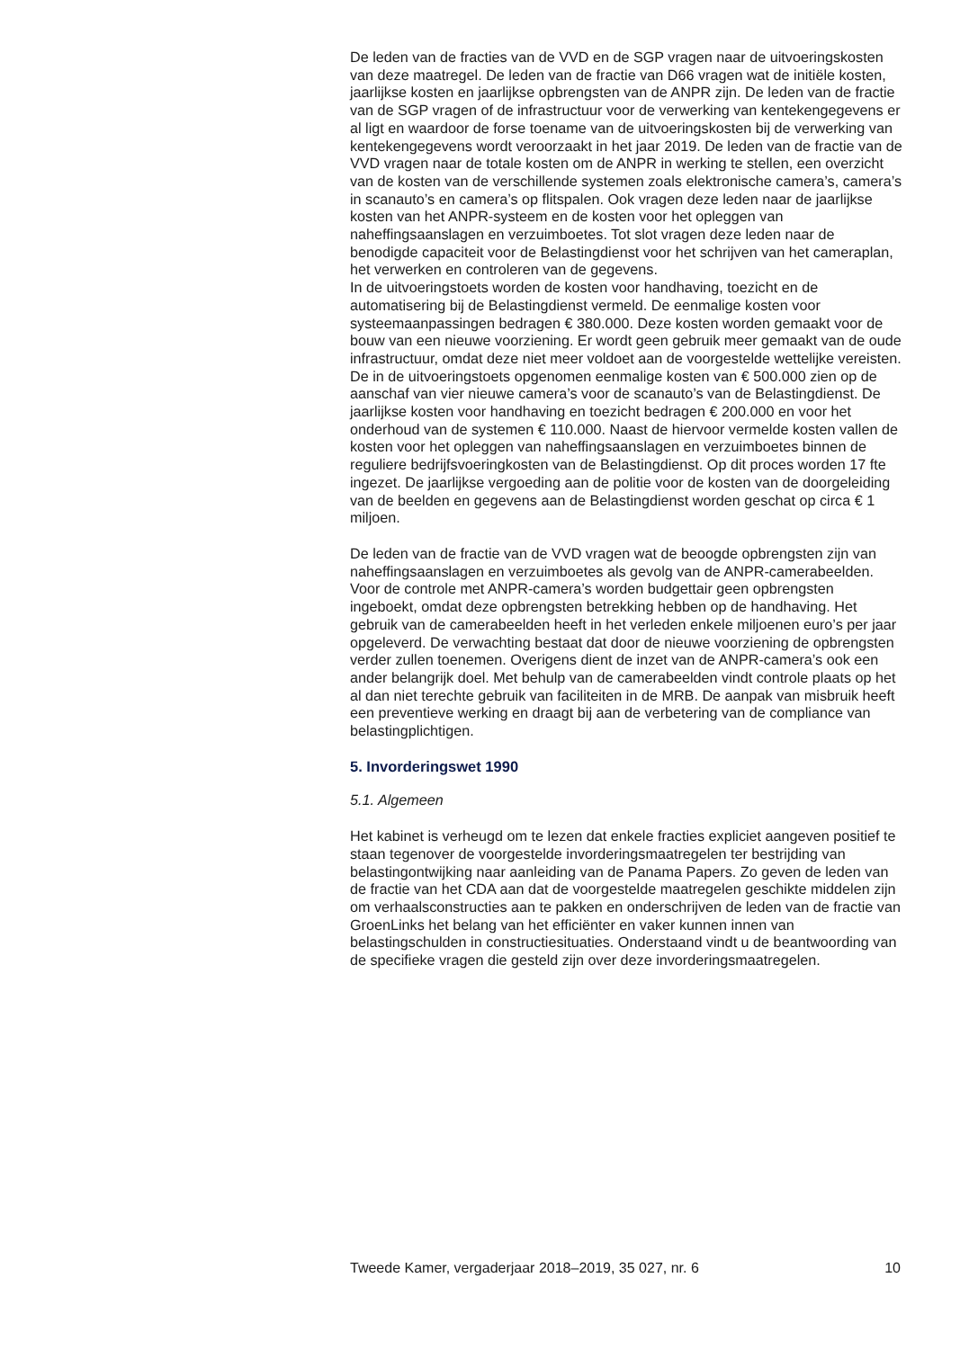De leden van de fracties van de VVD en de SGP vragen naar de uitvoeringskosten van deze maatregel. De leden van de fractie van D66 vragen wat de initiële kosten, jaarlijkse kosten en jaarlijkse opbrengsten van de ANPR zijn. De leden van de fractie van de SGP vragen of de infrastructuur voor de verwerking van kentekengegevens er al ligt en waardoor de forse toename van de uitvoeringskosten bij de verwerking van kentekengegevens wordt veroorzaakt in het jaar 2019. De leden van de fractie van de VVD vragen naar de totale kosten om de ANPR in werking te stellen, een overzicht van de kosten van de verschillende systemen zoals elektronische camera’s, camera’s in scanauto’s en camera’s op flitspalen. Ook vragen deze leden naar de jaarlijkse kosten van het ANPR-systeem en de kosten voor het opleggen van naheffingsaanslagen en verzuimboetes. Tot slot vragen deze leden naar de benodigde capaciteit voor de Belastingdienst voor het schrijven van het cameraplan, het verwerken en controleren van de gegevens.
In de uitvoeringstoets worden de kosten voor handhaving, toezicht en de automatisering bij de Belastingdienst vermeld. De eenmalige kosten voor systeemaanpassingen bedragen € 380.000. Deze kosten worden gemaakt voor de bouw van een nieuwe voorziening. Er wordt geen gebruik meer gemaakt van de oude infrastructuur, omdat deze niet meer voldoet aan de voorgestelde wettelijke vereisten. De in de uitvoeringstoets opgenomen eenmalige kosten van € 500.000 zien op de aanschaf van vier nieuwe camera’s voor de scanauto’s van de Belastingdienst. De jaarlijkse kosten voor handhaving en toezicht bedragen € 200.000 en voor het onderhoud van de systemen € 110.000. Naast de hiervoor vermelde kosten vallen de kosten voor het opleggen van naheffingsaanslagen en verzuimboetes binnen de reguliere bedrijfsvoeringkosten van de Belastingdienst. Op dit proces worden 17 fte ingezet. De jaarlijkse vergoeding aan de politie voor de kosten van de doorgeleiding van de beelden en gegevens aan de Belastingdienst worden geschat op circa € 1 miljoen.
De leden van de fractie van de VVD vragen wat de beoogde opbrengsten zijn van naheffingsaanslagen en verzuimboetes als gevolg van de ANPR-camerabeelden.
Voor de controle met ANPR-camera’s worden budgettair geen opbrengsten ingeboekt, omdat deze opbrengsten betrekking hebben op de handhaving. Het gebruik van de camerabeelden heeft in het verleden enkele miljoenen euro’s per jaar opgeleverd. De verwachting bestaat dat door de nieuwe voorziening de opbrengsten verder zullen toenemen. Overigens dient de inzet van de ANPR-camera’s ook een ander belangrijk doel. Met behulp van de camerabeelden vindt controle plaats op het al dan niet terechte gebruik van faciliteiten in de MRB. De aanpak van misbruik heeft een preventieve werking en draagt bij aan de verbetering van de compliance van belastingplichtigen.
5. Invorderingswet 1990
5.1. Algemeen
Het kabinet is verheugd om te lezen dat enkele fracties expliciet aangeven positief te staan tegenover de voorgestelde invorderingsmaatregelen ter bestrijding van belastingontwijking naar aanleiding van de Panama Papers. Zo geven de leden van de fractie van het CDA aan dat de voorgestelde maatregelen geschikte middelen zijn om verhaalsconstructies aan te pakken en onderschrijven de leden van de fractie van GroenLinks het belang van het efficiënter en vaker kunnen innen van belastingschulden in constructiesituaties. Onderstaand vindt u de beantwoording van de specifieke vragen die gesteld zijn over deze invorderingsmaatregelen.
Tweede Kamer, vergaderjaar 2018–2019, 35 027, nr. 6 10